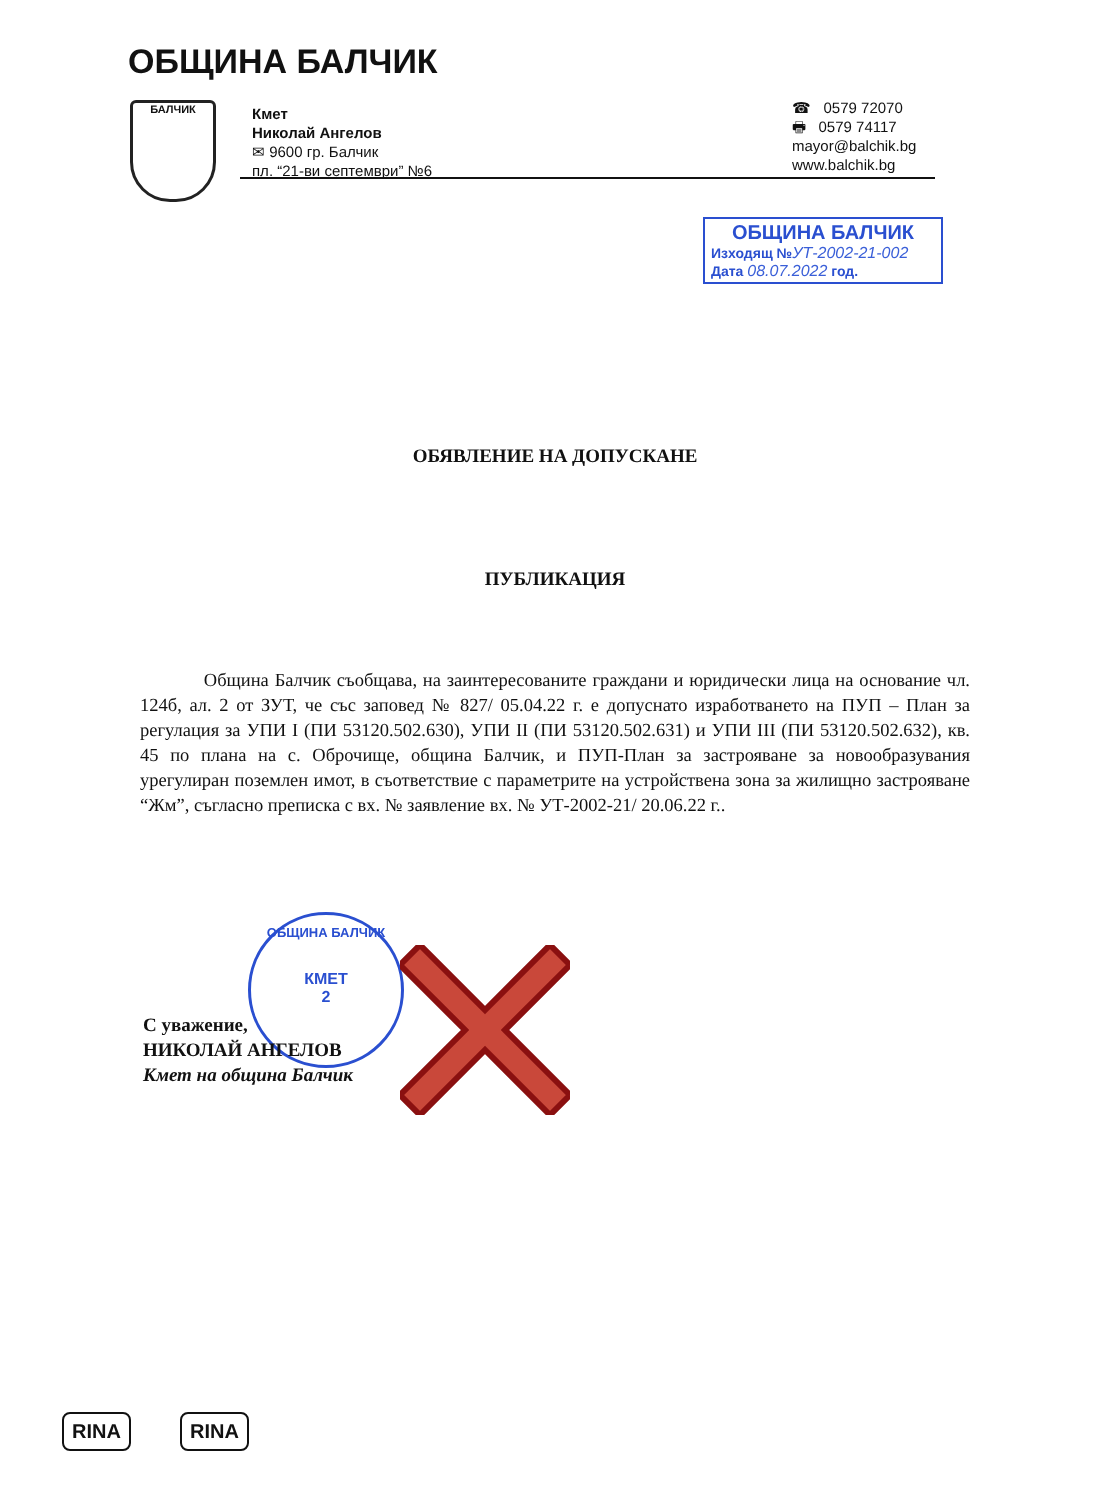ОБЩИНА БАЛЧИК
БАЛЧИК
Кмет
Николай Ангелов
✉ 9600 гр. Балчик
пл. “21-ви септември” №6
☎ 0579 72070
🖶 0579 74117
mayor@balchik.bg
www.balchik.bg
ОБЩИНА БАЛЧИК
Изходящ №УТ-2002-21-002
Дата 08.07.2022 год.
ОБЯВЛЕНИЕ НА ДОПУСКАНЕ
ПУБЛИКАЦИЯ
Община Балчик съобщава, на заинтересованите граждани и юридически лица на основание чл. 124б, ал. 2 от ЗУТ, че със заповед № 827/ 05.04.22 г. е допуснато изработването на ПУП – План за регулация за УПИ I (ПИ 53120.502.630), УПИ II (ПИ 53120.502.631) и УПИ III (ПИ 53120.502.632), кв. 45 по плана на с. Оброчище, община Балчик, и ПУП-План за застрояване за новообразувания урегулиран поземлен имот, в съответствие с параметрите на устройствена зона за жилищно застрояване “Жм”, съгласно преписка с вх. № заявление вх. № УТ-2002-21/ 20.06.22 г..
ОБЩИНА БАЛЧИК
КМЕТ
2
С уважение,
НИКОЛАЙ АНГЕЛОВ
Кмет на община Балчик
RINA RINA